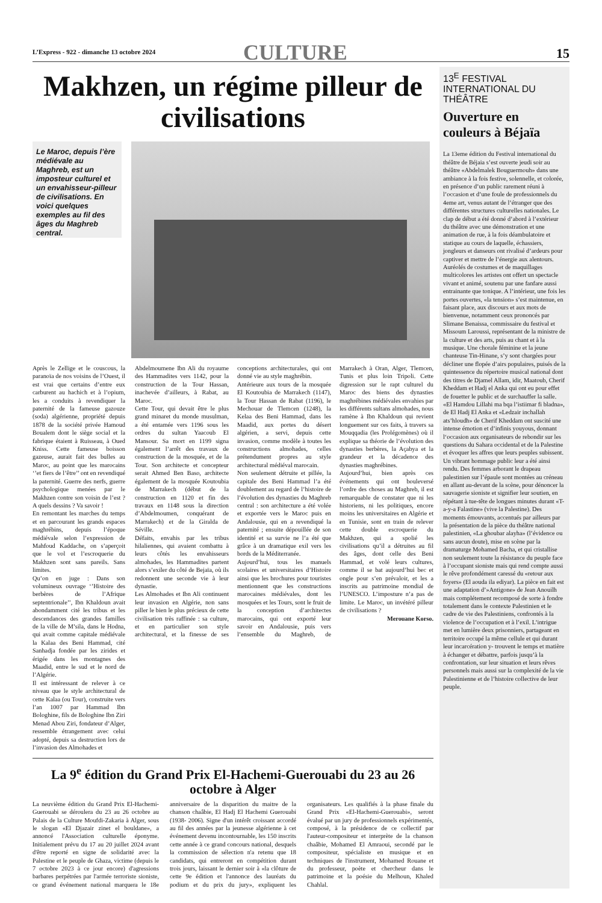L’Express - 922 - dimanche 13 octobre 2024
CULTURE
15
Makhzen, un régime pilleur de civilisations
Le Maroc, depuis l’ère médiévale au Maghreb, est un imposteur culturel et un envahisseur-pilleur de civilisations. En voici quelques exemples au fil des âges du Maghreb central.
Après le Zellige et le couscous, la paranoïa de nos voisins de l’Ouest, il est vrai que certains d’entre eux carburent au hachich et à l’opium, les a conduits à revendiquer la paternité de la fameuse gazouze (soda) algérienne, propriété depuis 1878 de la société privée Hamoud Boualem dont le siège social et la fabrique étaient à Ruisseau, à Oued Kniss. Cette fameuse boisson gazeuse, aurait fait des bulles au Maroc, au point que les marocains ‘’et fiers de l’être’’ ont en revendiqué la paternité. Guerre des nerfs, guerre psychologique menées par le Makhzen contre son voisin de l’est ? A quels dessins ? Va savoir !
En remontant les marches du temps et en parcourant les grands espaces maghrébins, depuis l’époque médiévale selon l’expression de Mahfoud Kaddache, on s’aperçoit que le vol et l’escroquerie du Makhzen sont sans pareils. Sans limites.
Qu’on en juge : Dans son volumineux ouvrage ‘’Histoire des berbères de l’Afrique septentrionale’’, Ibn Khaldoun avait abondamment cité les tribus et les descendances des grandes familles de la ville de M’sila, dans le Hodna, qui avait comme capitale médiévale la Kalaa des Beni Hammad, cité Sanhadja fondée par les zirides et érigée dans les montagnes des Maadid, entre le sud et le nord de l’Algérie.
Il est intéressant de relever à ce niveau que le style architectural de cette Kalaa (ou Tour), construite vers l’an 1007 par Hammad Ibn Bologhine, fils de Bologhine Ibn Ziri Menad Abou Ziri, fondateur d’Alger, ressemble étrangement avec celui adopté, depuis sa destruction lors de l’invasion des Almohades et
Abdelmoumene Ibn Ali du royaume des Hammadites vers 1142, pour la construction de la Tour Hassan, inachevée d’ailleurs, à Rabat, au Maroc.
Cette Tour, qui devait être le plus grand minaret du monde musulman, a été entamée vers 1196 sous les ordres du sultan Yaacoub El Mansour. Sa mort en 1199 signa également l’arrêt des travaux de construction de la mosquée, et de la Tour. Son architecte et concepteur serait Ahmed Ben Baso, architecte également de la mosquée Koutoubia de Marrakech (début de la construction en 1120 et fin des travaux en 1148 sous la direction d’Abdelmoumen, conquérant de Marrakech) et de la Giralda de Séville.
Défaits, envahis par les tribus hilaliennes, qui avaient combattu à leurs côtés les envahisseurs almohades, les Hammadites partent alors s’exiler du côté de Bejaïa, où ils redonnent une seconde vie à leur dynastie.
Les Almohades et Ibn Ali continuent leur invasion en Algérie, non sans piller le bien le plus précieux de cette civilisation très raffinée : sa culture, et en particulier son style architectural, et la finesse de ses conceptions architecturales, qui ont donné vie au style maghrébin.
Antérieure aux tours de la mosquée El Koutoubia de Marrakech (1147), la Tour Hassan de Rabat (1196), le Mechouar de Tlemcen (1248), la Kelaa des Beni Hammad, dans les Maadid, aux portes du désert algérien, a servi, depuis cette invasion, comme modèle à toutes les constructions almohades, celles prétendument propres au style architectural médiéval marocain.
Non seulement détruite et pillée, la capitale des Beni Hammad l’a été doublement au regard de l’histoire de l’évolution des dynasties du Maghreb central : son architecture a été volée et exportée vers le Maroc puis en Andalousie, qui en a revendiqué la paternité ; ensuite dépouillée de son identité et sa survie ne l’a été que grâce à un dramatique exil vers les bords de la Méditerranée.
Aujourd’hui, tous les manuels scolaires et universitaires d’Histoire ainsi que les brochures pour touristes mentionnent que les constructions marocaines médiévales, dont les mosquées et les Tours, sont le fruit de la conception d’architectes marocains, qui ont exporté leur savoir en Andalousie, puis vers l’ensemble du Maghreb, de Marrakech à Oran, Alger, Tlemcen, Tunis et plus loin Tripoli. Cette digression sur le rapt culturel du Maroc des biens des dynasties maghrébines médiévales envahies par les différents sultans almohades, nous ramène à Ibn Khaldoun qui revient longuement sur ces faits, à travers sa Mouqqadia (les Prolégomènes) où il explique sa théorie de l’évolution des dynasties berbères, la Açabya et la grandeur et la décadence des dynasties maghrébines.
Aujourd’hui, bien après ces événements qui ont bouleversé l’ordre des choses au Maghreb, il est remarquable de constater que ni les historiens, ni les politiques, encore moins les universitaires en Algérie et en Tunisie, sont en train de relever cette double escroquerie du Makhzen, qui a spolié les civilisations qu’il a détruites au fil des âges, dont celle des Beni Hammad, et volé leurs cultures, comme il se bat aujourd’hui bec et ongle pour s’en prévaloir, et les a inscrits au patrimoine mondial de l’UNESCO. L’imposture n’a pas de limite. Le Maroc, un invétéré pilleur de civilisations ?
Merouane Korso.
La 9<sup>e</sup> édition du Grand Prix El-Hachemi-Guerouabi du 23 au 26 octobre à Alger
La neuvième édition du Grand Prix El-Hachemi-Guerouabi se déroulera du 23 au 26 octobre au Palais de la Culture Moufdi-Zakaria à Alger, sous le slogan «El Djazair zinet el bouldane», a annoncé l'Association culturelle éponyme. Initialement prévu du 17 au 20 juillet 2024 avant d'être reporté en signe de solidarité avec la Palestine et le peuple de Ghaza, victime (depuis le 7 octobre 2023 à ce jour encore) d'agressions barbares perpétrées par l'armée terroriste sioniste, ce grand événement national marquera le 18e anniversaire de la disparition du maitre de la chanson chaâbie, El Hadj El Hachemi Guerouabi (1938- 2006). Signe d'un intérêt croissant accordé au fil des années par la jeunesse algérienne à cet événement devenu incontournable, les 150 inscrits cette année à ce grand concours national, desquels la commission de sélection n'a retenu que 18 candidats, qui entreront en compétition durant trois jours, laissant le dernier soir à «la clôture de cette 9e édition et l'annonce des lauréats du podium et du prix du jury», expliquent les organisateurs. Les qualifiés à la phase finale du Grand Prix «El-Hachemi-Guerouabi», seront évalué par un jury de professionnels expérimentés, composé, à la présidence de ce collectif par l'auteur-compositeur et interprète de la chanson chaâbie, Mohamed El Amraoui, secondé par le compositeur, spécialiste en musique et en techniques de l'instrument, Mohamed Rouane et du professeur, poète et chercheur dans le patrimoine et la poésie du Melhoun, Khaled Chahlal.
13<sup>E</sup> FESTIVAL INTERNATIONAL DU THÉÂTRE
Ouverture en couleurs à Béjaïa
La 13eme édition du Festival international du théâtre de Béjaia s’est ouverte jeudi soir au théâtre «Abdelmalek Bouguermouh» dans une ambiance à la fois festive, solennelle, et colorée, en présence d’un public rarement réuni à l’occasion et d’une foule de professionnels du 4eme art, venus autant de l’étranger que des différentes structures culturelles nationales. Le clap de début a été donné d’abord à l’extérieur du théâtre avec une démonstration et une animation de rue, à la fois déambulatoire et statique au cours de laquelle, échassiers, jongleurs et danseurs ont rivalisé d’ardeurs pour captiver et mettre de l’énergie aux alentours. Auréolés de costumes et de maquillages multicolores les artistes ont offert un spectacle vivant et animé, soutenu par une fanfare aussi entrainante que tonique. A l’intérieur, une fois les portes ouvertes, «la tension» s’est maintenue, en faisant place, aux discours et aux mots de bienvenue, notamment ceux prononcés par Slimane Benaissa, commissaire du festival et Missoum Laroussi, représentant de la ministre de la culture et des arts, puis au chant et à la musique. Une chorale féminine et la jeune chanteuse Tin-Hinane, s’y sont chargées pour décliner une flopée d’airs populaires, puisés de la quintessence du répertoire musical national dont des titres de Djamel Allam, idir, Maatoub, Cherif Kheddam et Hadj el Anka qui ont eu pour effet de fouetter le public et de surchauffer la salle. «El Hamdou Lillahi ma bqa l’istiimar fi bladna», de El Hadj El Anka et «Ledzair inchallah ats’hloudh» de Cherif Kheddam ont suscité une intense émotion et d’infinis youyous, donnant l‘occasion aux organisateurs de rebondir sur les questions du Sahara occidental et de la Palestine et évoquer les affres que leurs peuples subissent. Un vibrant hommage public leur a été ainsi rendu. Des femmes arborant le drapeau palestinien sur l’épaule sont montées au créneau en allant au-devant de la scène, pour dénoncer la sauvagerie sioniste et signifier leur soutien, en répétant à tue-tête de longues minutes durant «T-a-y-a Falastine» (vive la Palestine). Des moments émouvants, accentués par ailleurs par la présentation de la pièce du théâtre national palestinien, «La ghoubar alayha» (l’évidence ou sans aucun doute), mise en scène par la dramaturge Mohamed Bacha, et qui cristallise non seulement toute la résistance du peuple face à l’occupant sioniste mais qui rend compte aussi le rêve profondément caressé du «retour aux foyers» (El aouda ila ediyar). La pièce en fait est une adaptation d’»Antigone» de Jean Anouilh mais complétement recomposé de sorte à fondre totalement dans le contexte Palestinien et le cadre de vie des Palestiniens, confrontés à la violence de l’occupation et à l’exil. L’intrigue met en lumière deux prisonniers, partageant en territoire occupé la même cellule et qui durant leur incarcération y- trouvent le temps et matière à échanger et débattre, parfois jusqu’à la confrontation, sur leur situation et leurs rêves personnels mais aussi sur la complexité de la vie Palestinienne et de l’histoire collective de leur peuple.